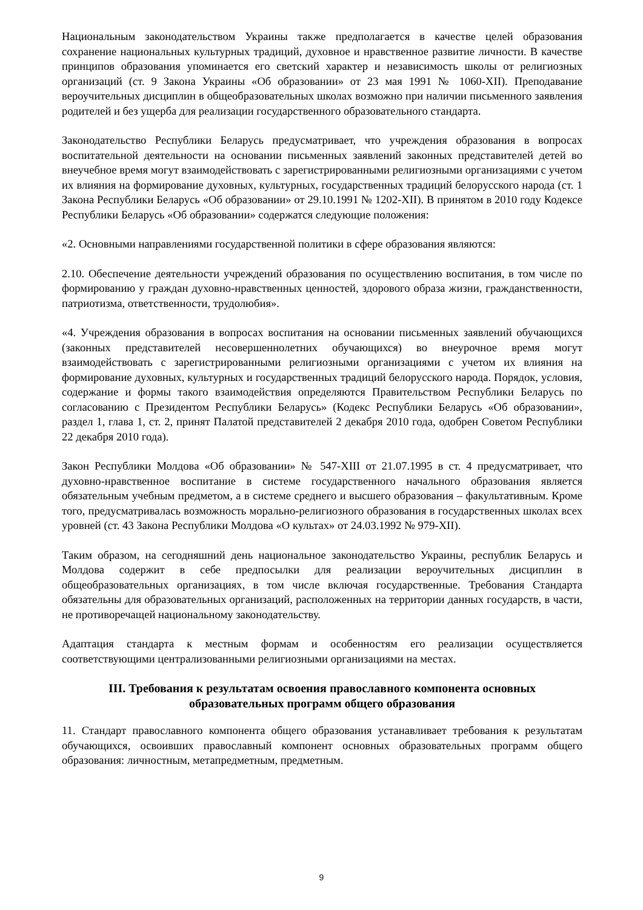Национальным законодательством Украины также предполагается в качестве целей образования сохранение национальных культурных традиций, духовное и нравственное развитие личности. В качестве принципов образования упоминается его светский характер и независимость школы от религиозных организаций (ст. 9 Закона Украины «Об образовании» от 23 мая 1991 № 1060-XII). Преподавание вероучительных дисциплин в общеобразовательных школах возможно при наличии письменного заявления родителей и без ущерба для реализации государственного образовательного стандарта.
Законодательство Республики Беларусь предусматривает, что учреждения образования в вопросах воспитательной деятельности на основании письменных заявлений законных представителей детей во внеучебное время могут взаимодействовать с зарегистрированными религиозными организациями с учетом их влияния на формирование духовных, культурных, государственных традиций белорусского народа (ст. 1 Закона Республики Беларусь «Об образовании» от 29.10.1991 № 1202-XII). В принятом в 2010 году Кодексе Республики Беларусь «Об образовании» содержатся следующие положения:
«2. Основными направлениями государственной политики в сфере образования являются:
2.10. Обеспечение деятельности учреждений образования по осуществлению воспитания, в том числе по формированию у граждан духовно-нравственных ценностей, здорового образа жизни, гражданственности, патриотизма, ответственности, трудолюбия».
«4. Учреждения образования в вопросах воспитания на основании письменных заявлений обучающихся (законных представителей несовершеннолетних обучающихся) во внеурочное время могут взаимодействовать с зарегистрированными религиозными организациями с учетом их влияния на формирование духовных, культурных и государственных традиций белорусского народа. Порядок, условия, содержание и формы такого взаимодействия определяются Правительством Республики Беларусь по согласованию с Президентом Республики Беларусь» (Кодекс Республики Беларусь «Об образовании», раздел 1, глава 1, ст. 2, принят Палатой представителей 2 декабря 2010 года, одобрен Советом Республики 22 декабря 2010 года).
Закон Республики Молдова «Об образовании» № 547-XIII от 21.07.1995 в ст. 4 предусматривает, что духовно-нравственное воспитание в системе государственного начального образования является обязательным учебным предметом, а в системе среднего и высшего образования – факультативным. Кроме того, предусматривалась возможность морально-религиозного образования в государственных школах всех уровней (ст. 43 Закона Республики Молдова «О культах» от 24.03.1992 № 979-XII).
Таким образом, на сегодняшний день национальное законодательство Украины, республик Беларусь и Молдова содержит в себе предпосылки для реализации вероучительных дисциплин в общеобразовательных организациях, в том числе включая государственные. Требования Стандарта обязательны для образовательных организаций, расположенных на территории данных государств, в части, не противоречащей национальному законодательству.
Адаптация стандарта к местным формам и особенностям его реализации осуществляется соответствующими централизованными религиозными организациями на местах.
III. Требования к результатам освоения православного компонента основных образовательных программ общего образования
11. Стандарт православного компонента общего образования устанавливает требования к результатам обучающихся, освоивших православный компонент основных образовательных программ общего образования: личностным, метапредметным, предметным.
9